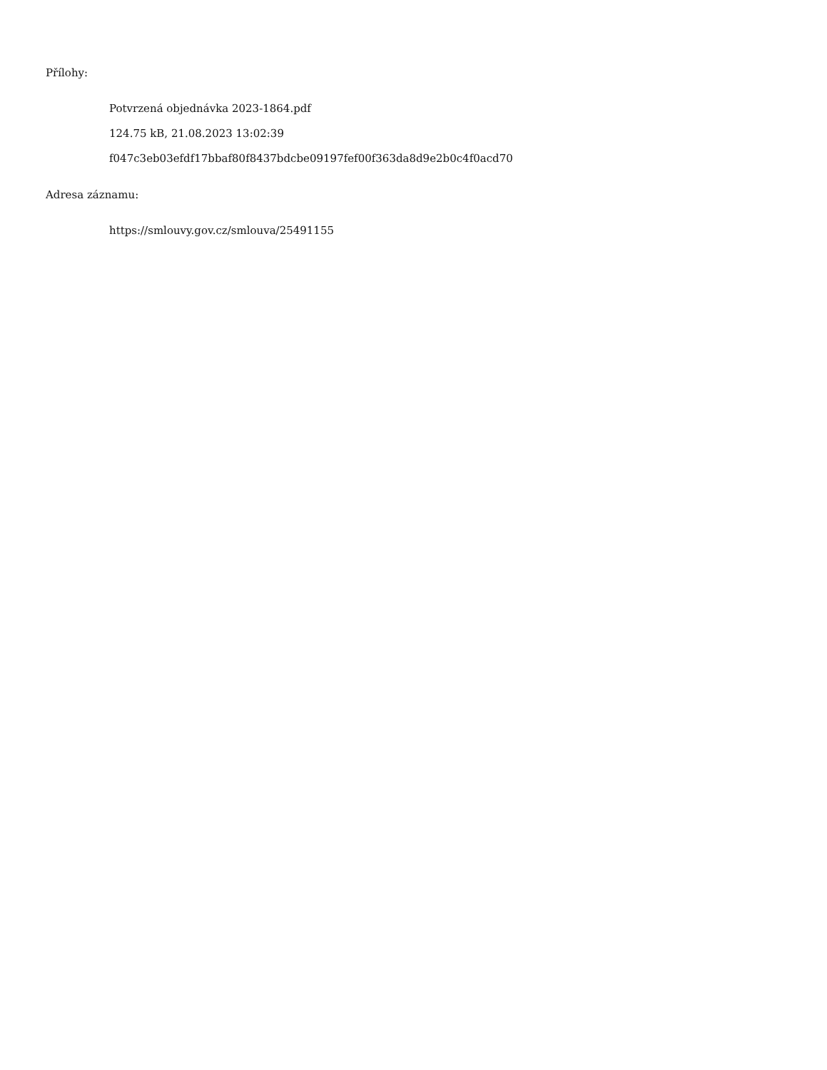Přílohy:
Potvrzená objednávka 2023-1864.pdf
124.75 kB, 21.08.2023 13:02:39
f047c3eb03efdf17bbaf80f8437bdcbe09197fef00f363da8d9e2b0c4f0acd70
Adresa záznamu:
https://smlouvy.gov.cz/smlouva/25491155